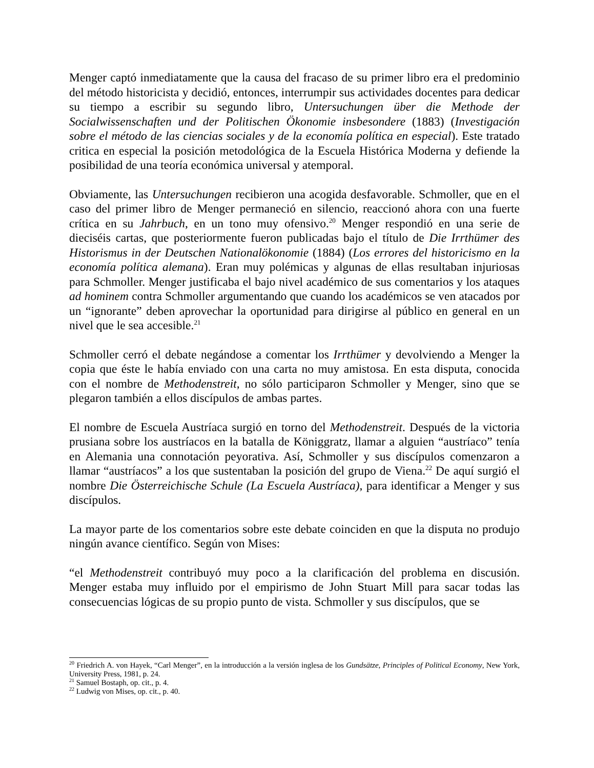Menger captó inmediatamente que la causa del fracaso de su primer libro era el predominio del método historicista y decidió, entonces, interrumpir sus actividades docentes para dedicar su tiempo a escribir su segundo libro, Untersuchungen über die Methode der Socialwissenschaften und der Politischen Ökonomie insbesondere (1883) (Investigación sobre el método de las ciencias sociales y de la economía política en especial). Este tratado critica en especial la posición metodológica de la Escuela Histórica Moderna y defiende la posibilidad de una teoría económica universal y atemporal.
Obviamente, las Untersuchungen recibieron una acogida desfavorable. Schmoller, que en el caso del primer libro de Menger permaneció en silencio, reaccionó ahora con una fuerte crítica en su Jahrbuch, en un tono muy ofensivo.<sup>20</sup> Menger respondió en una serie de dieciséis cartas, que posteriormente fueron publicadas bajo el título de Die Irrthümer des Historismus in der Deutschen Nationalökonomie (1884) (Los errores del historicismo en la economía política alemana). Eran muy polémicas y algunas de ellas resultaban injuriosas para Schmoller. Menger justificaba el bajo nivel académico de sus comentarios y los ataques ad hominem contra Schmoller argumentando que cuando los académicos se ven atacados por un “ignorante” deben aprovechar la oportunidad para dirigirse al público en general en un nivel que le sea accesible.<sup>21</sup>
Schmoller cerró el debate negándose a comentar los Irrthümer y devolviendo a Menger la copia que éste le había enviado con una carta no muy amistosa. En esta disputa, conocida con el nombre de Methodenstreit, no sólo participaron Schmoller y Menger, sino que se plegaron también a ellos discípulos de ambas partes.
El nombre de Escuela Austríaca surgió en torno del Methodenstreit. Después de la victoria prusiana sobre los austríacos en la batalla de Königgratz, llamar a alguien “austríaco” tenía en Alemania una connotación peyorativa. Así, Schmoller y sus discípulos comenzaron a llamar “austríacos” a los que sustentaban la posición del grupo de Viena.<sup>22</sup> De aquí surgió el nombre Die Österreichische Schule (La Escuela Austríaca), para identificar a Menger y sus discípulos.
La mayor parte de los comentarios sobre este debate coinciden en que la disputa no produjo ningún avance científico. Según von Mises:
“el Methodenstreit contribuyó muy poco a la clarificación del problema en discusión. Menger estaba muy influido por el empirismo de John Stuart Mill para sacar todas las consecuencias lógicas de su propio punto de vista. Schmoller y sus discípulos, que se
<sup>20</sup> Friedrich A. von Hayek, “Carl Menger”, en la introducción a la versión inglesa de los Gundsätze, Principles of Political Economy, New York, University Press, 1981, p. 24.
<sup>21</sup> Samuel Bostaph, op. cit., p. 4.
<sup>22</sup> Ludwig von Mises, op. cit., p. 40.